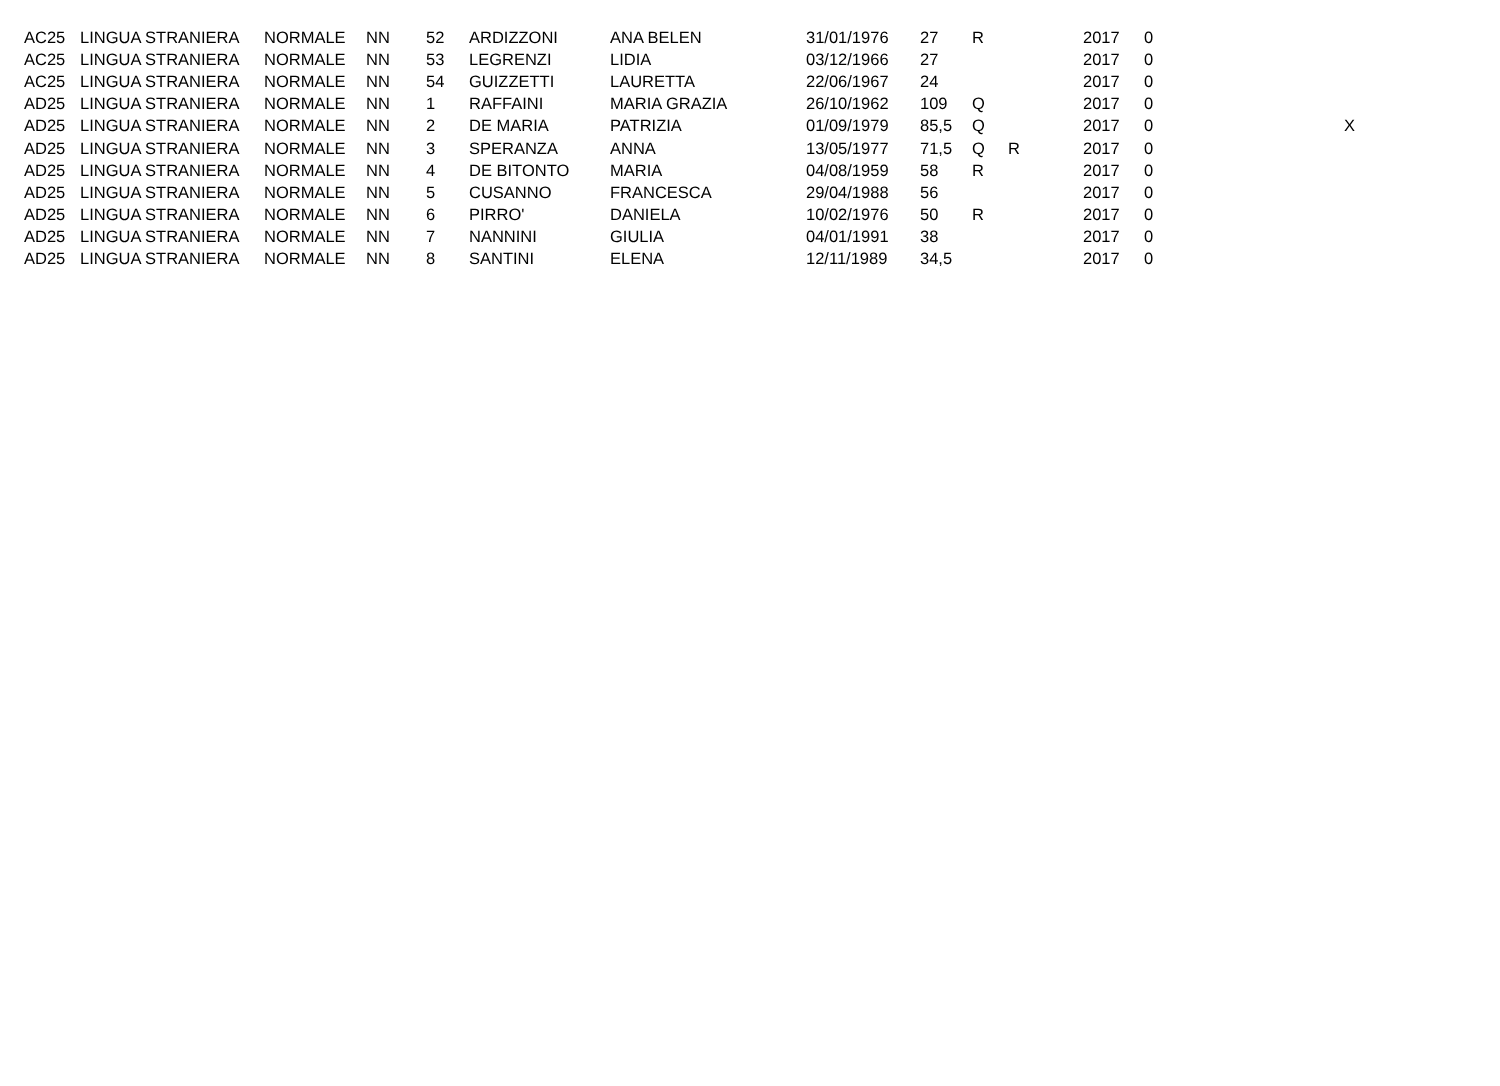| AC25 | LINGUA STRANIERA | NORMALE | NN | 52 | ARDIZZONI | ANA BELEN | 31/01/1976 | 27 | R | | 2017 | 0 | |
| AC25 | LINGUA STRANIERA | NORMALE | NN | 53 | LEGRENZI | LIDIA | 03/12/1966 | 27 | | | 2017 | 0 | |
| AC25 | LINGUA STRANIERA | NORMALE | NN | 54 | GUIZZETTI | LAURETTA | 22/06/1967 | 24 | | | 2017 | 0 | |
| AD25 | LINGUA STRANIERA | NORMALE | NN | 1 | RAFFAINI | MARIA GRAZIA | 26/10/1962 | 109 | Q | | 2017 | 0 | |
| AD25 | LINGUA STRANIERA | NORMALE | NN | 2 | DE MARIA | PATRIZIA | 01/09/1979 | 85,5 | Q | | 2017 | 0 | X |
| AD25 | LINGUA STRANIERA | NORMALE | NN | 3 | SPERANZA | ANNA | 13/05/1977 | 71,5 | Q | R | 2017 | 0 | |
| AD25 | LINGUA STRANIERA | NORMALE | NN | 4 | DE BITONTO | MARIA | 04/08/1959 | 58 | R | | 2017 | 0 | |
| AD25 | LINGUA STRANIERA | NORMALE | NN | 5 | CUSANNO | FRANCESCA | 29/04/1988 | 56 | | | 2017 | 0 | |
| AD25 | LINGUA STRANIERA | NORMALE | NN | 6 | PIRRO' | DANIELA | 10/02/1976 | 50 | R | | 2017 | 0 | |
| AD25 | LINGUA STRANIERA | NORMALE | NN | 7 | NANNINI | GIULIA | 04/01/1991 | 38 | | | 2017 | 0 | |
| AD25 | LINGUA STRANIERA | NORMALE | NN | 8 | SANTINI | ELENA | 12/11/1989 | 34,5 | | | 2017 | 0 | |